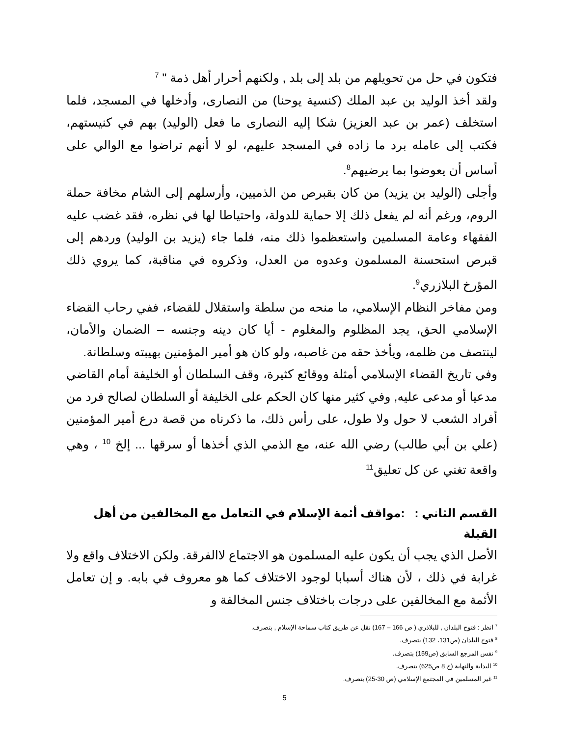فتكون في حل من تحويلهم من بلد إلى بلد , ولكنهم أحرار أهل ذمة " <sup>7</sup>
ولقد أخذ الوليد بن عبد الملك (كنسية يوحنا) من النصارى، وأدخلها في المسجد، فلما استخلف (عمر بن عبد العزيز) شكا إليه النصارى ما فعل (الوليد) بهم في كنيستهم، فكتب إلى عامله برد ما زاده في المسجد عليهم، لو لا أنهم تراضوا مع الوالي على أساس أن يعوضوا بما يرضيهم<sup>8</sup>.
وأجلى (الوليد بن يزيد) من كان بقبرص من الذميين، وأرسلهم إلى الشام مخافة حملة الروم، ورغم أنه لم يفعل ذلك إلا حماية للدولة، واحتياطا لها في نظره، فقد غضب عليه الفقهاء وعامة المسلمين واستعظموا ذلك منه، فلما جاء (يزيد بن الوليد) وردهم إلى قبرص استحسنة المسلمون وعدوه من العدل، وذكروه في مناقبة، كما يروي ذلك المؤرخ البلازري<sup>9</sup>.
ومن مفاخر النظام الإسلامي، ما منحه من سلطة واستقلال للقضاء، ففي رحاب القضاء الإسلامي الحق، يجد المظلوم والمغلوم - أيا كان دينه وجنسه – الضمان والأمان، لينتصف من ظلمه، ويأخذ حقه من غاصبه، ولو كان هو أمير المؤمنين بهيبته وسلطانة.
وفي تاريخ القضاء الإسلامي أمثلة ووقائع كثيرة، وقف السلطان أو الخليفة أمام القاضي مدعيا أو مدعى عليه, وفي كثير منها كان الحكم على الخليفة أو السلطان لصالح فرد من أفراد الشعب لا حول ولا طول، على رأس ذلك، ما ذكرناه من قصة درع أمير المؤمنين (علي بن أبي طالب) رضي الله عنه، مع الذمي الذي أخذها أو سرقها ... إلخ <sup>10</sup> ، وهي واقعة تغني عن كل تعليق<sup>11</sup>
القسم الثاني : :مواقف أئمة الإسلام في التعامل مع المخالفين من أهل القبلة
الأصل الذي يجب أن يكون عليه المسلمون هو الاجتماع لاالفرقة. ولكن الاختلاف واقع ولا غرابة في ذلك ، لأن هناك أسبابا لوجود الاختلاف كما هو معروف في بابه. و إن تعامل الأئمة مع المخالفين على درجات باختلاف جنس المخالفة و
<sup>7</sup> انظر : فتوح البلدان , للبلاذري ( ص 166 – 167) نقل عن طريق كتاب سماحة الإسلام , بتصرف.
<sup>8</sup> فتوح البلدان (ص131، 132) بتصرف.
<sup>9</sup> نفس المرجع السابق (ص159) بتصرف.
<sup>10</sup> البداية والنهاية (ج 8 ص625) بتصرف.
<sup>11</sup> غير المسلمين في المجتمع الإسلامي (ص 30-25) بتصرف.
5